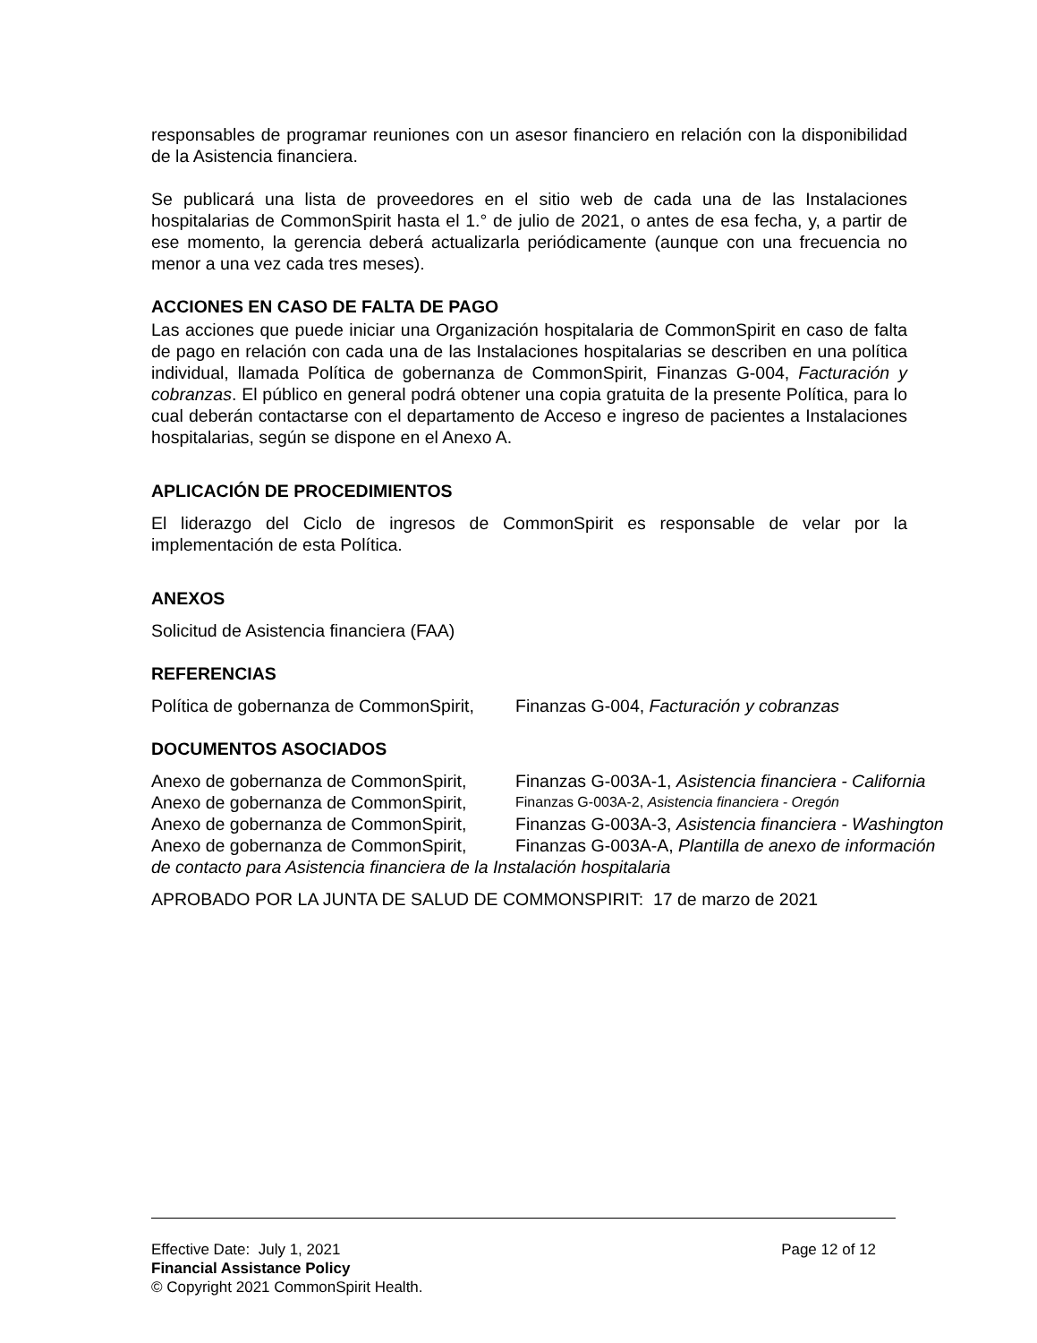responsables de programar reuniones con un asesor financiero en relación con la disponibilidad de la Asistencia financiera.
Se publicará una lista de proveedores en el sitio web de cada una de las Instalaciones hospitalarias de CommonSpirit hasta el 1.° de julio de 2021, o antes de esa fecha, y, a partir de ese momento, la gerencia deberá actualizarla periódicamente (aunque con una frecuencia no menor a una vez cada tres meses).
ACCIONES EN CASO DE FALTA DE PAGO
Las acciones que puede iniciar una Organización hospitalaria de CommonSpirit en caso de falta de pago en relación con cada una de las Instalaciones hospitalarias se describen en una política individual, llamada Política de gobernanza de CommonSpirit, Finanzas G-004, Facturación y cobranzas. El público en general podrá obtener una copia gratuita de la presente Política, para lo cual deberán contactarse con el departamento de Acceso e ingreso de pacientes a Instalaciones hospitalarias, según se dispone en el Anexo A.
APLICACIÓN DE PROCEDIMIENTOS
El liderazgo del Ciclo de ingresos de CommonSpirit es responsable de velar por la implementación de esta Política.
ANEXOS
Solicitud de Asistencia financiera (FAA)
REFERENCIAS
Política de gobernanza de CommonSpirit, Finanzas G-004, Facturación y cobranzas
DOCUMENTOS ASOCIADOS
Anexo de gobernanza de CommonSpirit, Finanzas G-003A-1, Asistencia financiera - California
Anexo de gobernanza de CommonSpirit, Finanzas G-003A-2, Asistencia financiera - Oregón
Anexo de gobernanza de CommonSpirit, Finanzas G-003A-3, Asistencia financiera - Washington
Anexo de gobernanza de CommonSpirit, Finanzas G-003A-A, Plantilla de anexo de información
de contacto para Asistencia financiera de la Instalación hospitalaria
APROBADO POR LA JUNTA DE SALUD DE COMMONSPIRIT: 17 de marzo de 2021
Effective Date: July 1, 2021 Page 12 of 12
Financial Assistance Policy
© Copyright 2021 CommonSpirit Health.